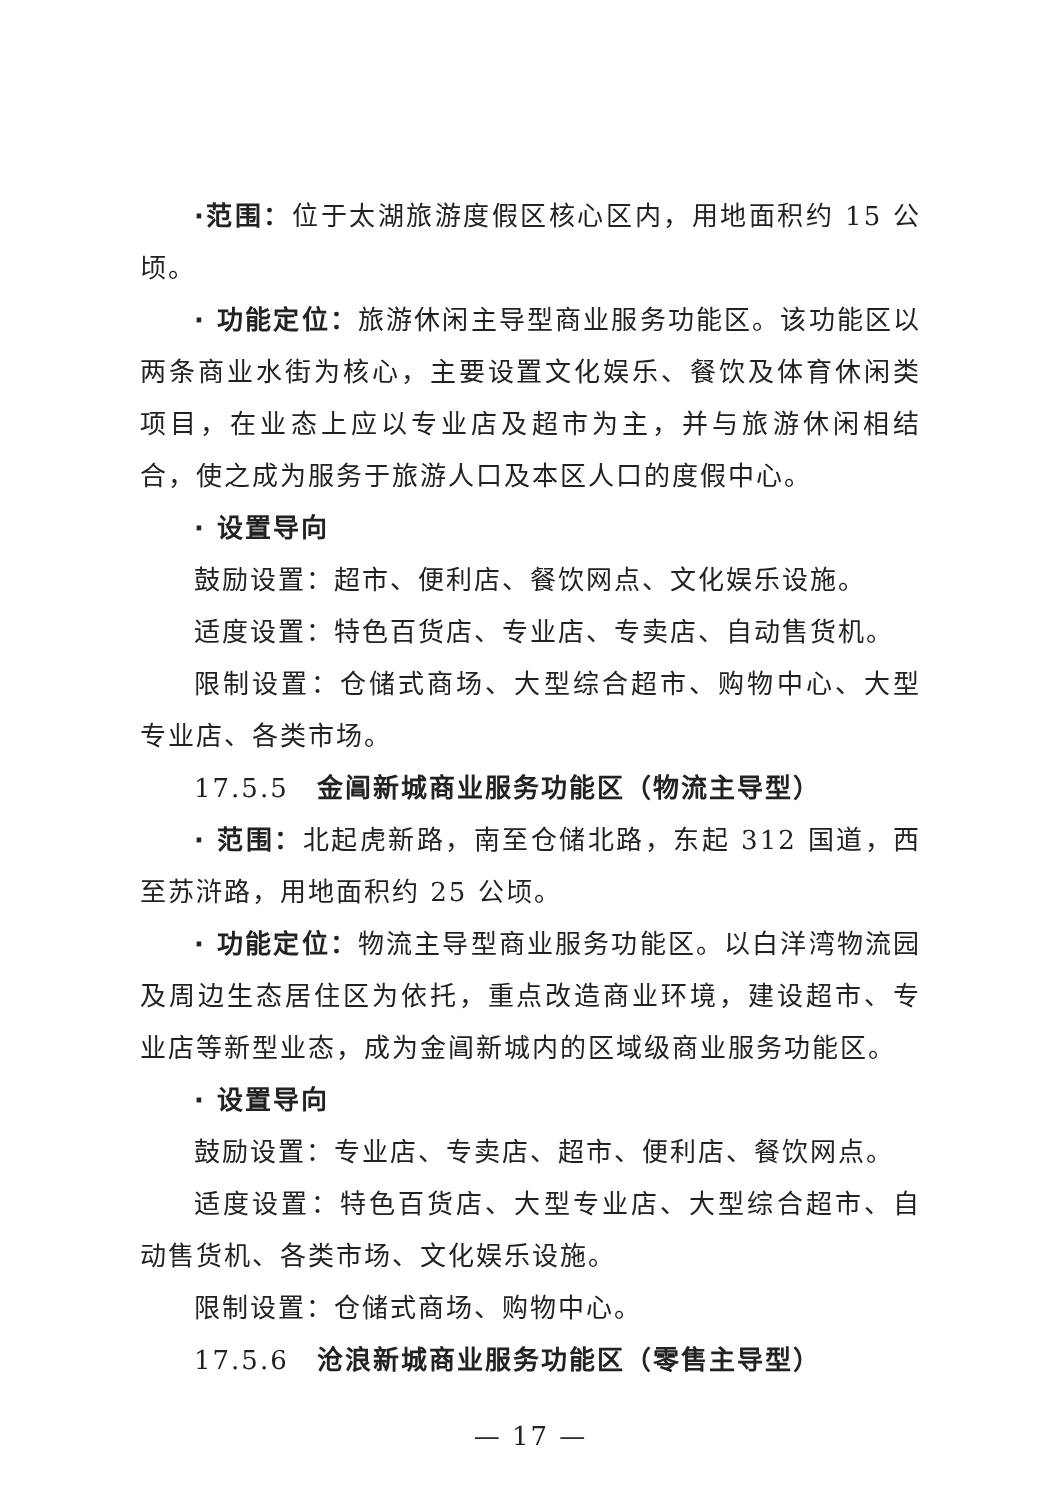·范围：位于太湖旅游度假区核心区内，用地面积约 15 公顷。
· 功能定位：旅游休闲主导型商业服务功能区。该功能区以两条商业水街为核心，主要设置文化娱乐、餐饮及体育休闲类项目，在业态上应以专业店及超市为主，并与旅游休闲相结合，使之成为服务于旅游人口及本区人口的度假中心。
· 设置导向
鼓励设置：超市、便利店、餐饮网点、文化娱乐设施。
适度设置：特色百货店、专业店、专卖店、自动售货机。
限制设置：仓储式商场、大型综合超市、购物中心、大型专业店、各类市场。
17.5.5　金阊新城商业服务功能区（物流主导型）
· 范围：北起虎新路，南至仓储北路，东起 312 国道，西至苏浒路，用地面积约 25 公顷。
· 功能定位：物流主导型商业服务功能区。以白洋湾物流园及周边生态居住区为依托，重点改造商业环境，建设超市、专业店等新型业态，成为金阊新城内的区域级商业服务功能区。
· 设置导向
鼓励设置：专业店、专卖店、超市、便利店、餐饮网点。
适度设置：特色百货店、大型专业店、大型综合超市、自动售货机、各类市场、文化娱乐设施。
限制设置：仓储式商场、购物中心。
17.5.6　沧浪新城商业服务功能区（零售主导型）
— 17 —